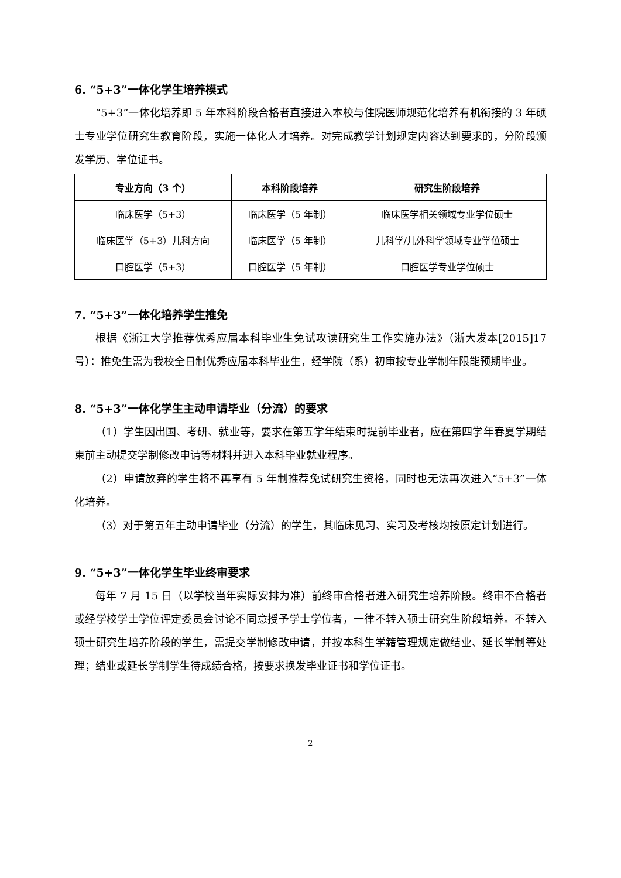6. “5+3”一体化学生培养模式
“5+3”一体化培养即 5 年本科阶段合格者直接进入本校与住院医师规范化培养有机衔接的 3 年硕士专业学位研究生教育阶段，实施一体化人才培养。对完成教学计划规定内容达到要求的，分阶段颁发学历、学位证书。
| 专业方向（3 个） | 本科阶段培养 | 研究生阶段培养 |
| --- | --- | --- |
| 临床医学（5+3） | 临床医学（5 年制） | 临床医学相关领域专业学位硕士 |
| 临床医学（5+3）儿科方向 | 临床医学（5 年制） | 儿科学/儿外科学领域专业学位硕士 |
| 口腔医学（5+3） | 口腔医学（5 年制） | 口腔医学专业学位硕士 |
7. “5+3”一体化培养学生推免
根据《浙江大学推荐优秀应届本科毕业生免试攻读研究生工作实施办法》（浙大发本[2015]17 号）：推免生需为我校全日制优秀应届本科毕业生，经学院（系）初审按专业学制年限能预期毕业。
8. “5+3”一体化学生主动申请毕业（分流）的要求
（1）学生因出国、考研、就业等，要求在第五学年结束时提前毕业者，应在第四学年春夏学期结束前主动提交学制修改申请等材料并进入本科毕业就业程序。
（2）申请放弃的学生将不再享有 5 年制推荐免试研究生资格，同时也无法再次进入“5+3”一体化培养。
（3）对于第五年主动申请毕业（分流）的学生，其临床见习、实习及考核均按原定计划进行。
9. “5+3”一体化学生毕业终审要求
每年 7 月 15 日（以学校当年实际安排为准）前终审合格者进入研究生培养阶段。终审不合格者或经学校学士学位评定委员会讨论不同意授予学士学位者，一律不转入硕士研究生阶段培养。不转入硕士研究生培养阶段的学生，需提交学制修改申请，并按本科生学籍管理规定做结业、延长学制等处理；结业或延长学制学生待成绩合格，按要求换发毕业证书和学位证书。
2